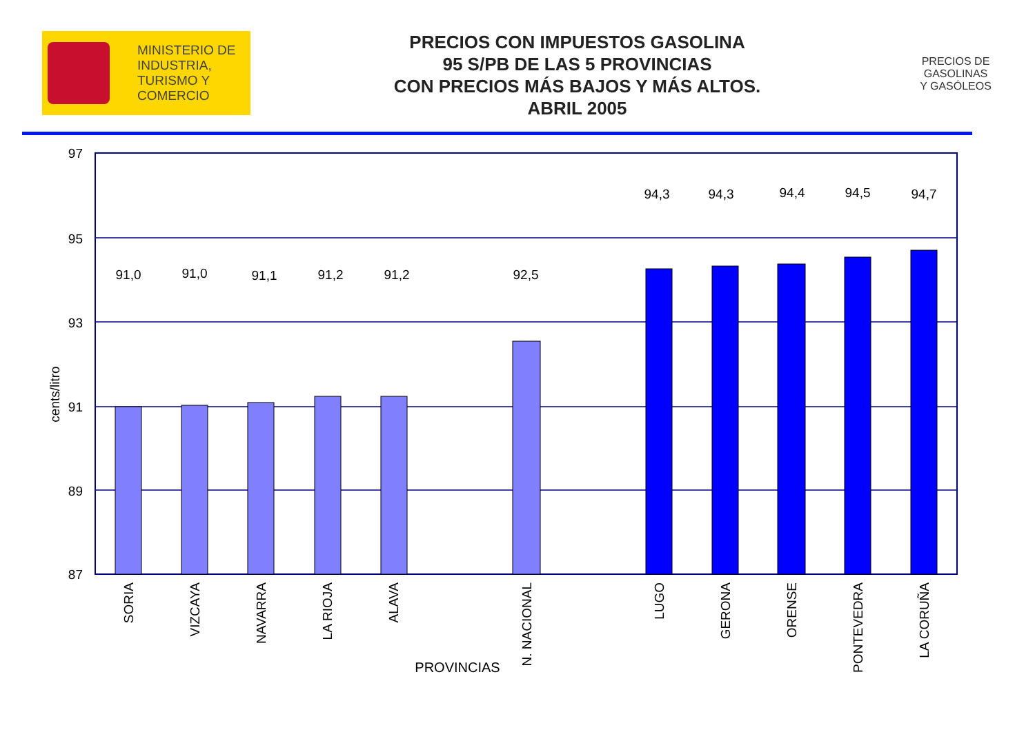MINISTERIO DE
INDUSTRIA,
TURISMO Y
COMERCIO
PRECIOS CON IMPUESTOS GASOLINA
95 S/PB DE LAS 5 PROVINCIAS
CON PRECIOS MÁS BAJOS Y MÁS ALTOS.
ABRIL 2005
PRECIOS DE
GASOLINAS
Y GASÓLEOS
97
95
93
91
89
87
91,0
91,0
91,1
91,2
91,2
92,5
94,3
94,3
94,4
94,5
94,7
cents/litro
SORIA
VIZCAYA
NAVARRA
LA RIOJA
ALAVA
N. NACIONAL
LUGO
GERONA
ORENSE
PONTEVEDRA
LA CORUÑA
PROVINCIAS